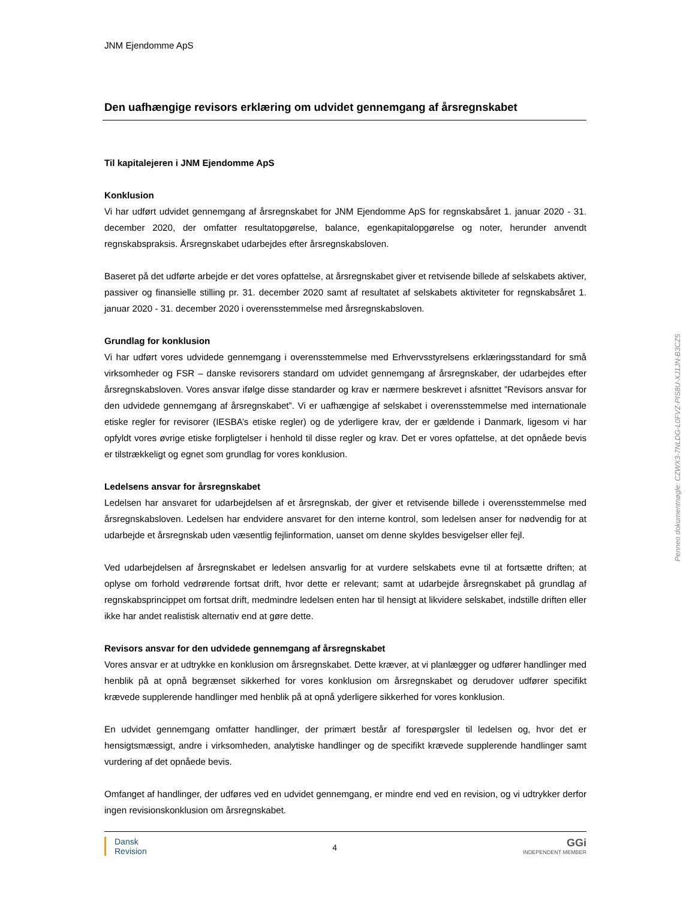JNM Ejendomme ApS
Den uafhængige revisors erklæring om udvidet gennemgang af årsregnskabet
Til kapitalejeren i JNM Ejendomme ApS
Konklusion
Vi har udført udvidet gennemgang af årsregnskabet for JNM Ejendomme ApS for regnskabsåret 1. januar 2020 - 31. december 2020, der omfatter resultatopgørelse, balance, egenkapitalopgørelse og noter, herunder anvendt regnskabspraksis. Årsregnskabet udarbejdes efter årsregnskabsloven.
Baseret på det udførte arbejde er det vores opfattelse, at årsregnskabet giver et retvisende billede af selskabets aktiver, passiver og finansielle stilling pr. 31. december 2020 samt af resultatet af selskabets aktiviteter for regnskabsåret 1. januar 2020 - 31. december 2020 i overensstemmelse med årsregnskabsloven.
Grundlag for konklusion
Vi har udført vores udvidede gennemgang i overensstemmelse med Erhvervsstyrelsens erklæringsstandard for små virksomheder og FSR – danske revisorers standard om udvidet gennemgang af årsregnskaber, der udarbejdes efter årsregnskabsloven. Vores ansvar ifølge disse standarder og krav er nærmere beskrevet i afsnittet ”Revisors ansvar for den udvidede gennemgang af årsregnskabet”. Vi er uafhængige af selskabet i overensstemmelse med internationale etiske regler for revisorer (IESBA’s etiske regler) og de yderligere krav, der er gældende i Danmark, ligesom vi har opfyldt vores øvrige etiske forpligtelser i henhold til disse regler og krav. Det er vores opfattelse, at det opnåede bevis er tilstrækkeligt og egnet som grundlag for vores konklusion.
Ledelsens ansvar for årsregnskabet
Ledelsen har ansvaret for udarbejdelsen af et årsregnskab, der giver et retvisende billede i overensstemmelse med årsregnskabsloven. Ledelsen har endvidere ansvaret for den interne kontrol, som ledelsen anser for nødvendig for at udarbejde et årsregnskab uden væsentlig fejlinformation, uanset om denne skyldes besvigelser eller fejl.
Ved udarbejdelsen af årsregnskabet er ledelsen ansvarlig for at vurdere selskabets evne til at fortsætte driften; at oplyse om forhold vedrørende fortsat drift, hvor dette er relevant; samt at udarbejde årsregnskabet på grundlag af regnskabsprincippet om fortsat drift, medmindre ledelsen enten har til hensigt at likvidere selskabet, indstille driften eller ikke har andet realistisk alternativ end at gøre dette.
Revisors ansvar for den udvidede gennemgang af årsregnskabet
Vores ansvar er at udtrykke en konklusion om årsregnskabet. Dette kræver, at vi planlægger og udfører handlinger med henblik på at opnå begrænset sikkerhed for vores konklusion om årsregnskabet og derudover udfører specifikt krævede supplerende handlinger med henblik på at opnå yderligere sikkerhed for vores konklusion.
En udvidet gennemgang omfatter handlinger, der primært består af forespørgsler til ledelsen og, hvor det er hensigtsmæssigt, andre i virksomheden, analytiske handlinger og de specifikt krævede supplerende handlinger samt vurdering af det opnåede bevis.
Omfanget af handlinger, der udføres ved en udvidet gennemgang, er mindre end ved en revision, og vi udtrykker derfor ingen revisionskonklusion om årsregnskabet.
Dansk
Revision
4
GGi
INDEPENDENT MEMBER
Penneo dokumentnøgle: CZWX3-7NLDG-L0FVZ-PIS8U-XJ1JN-B3CZ5